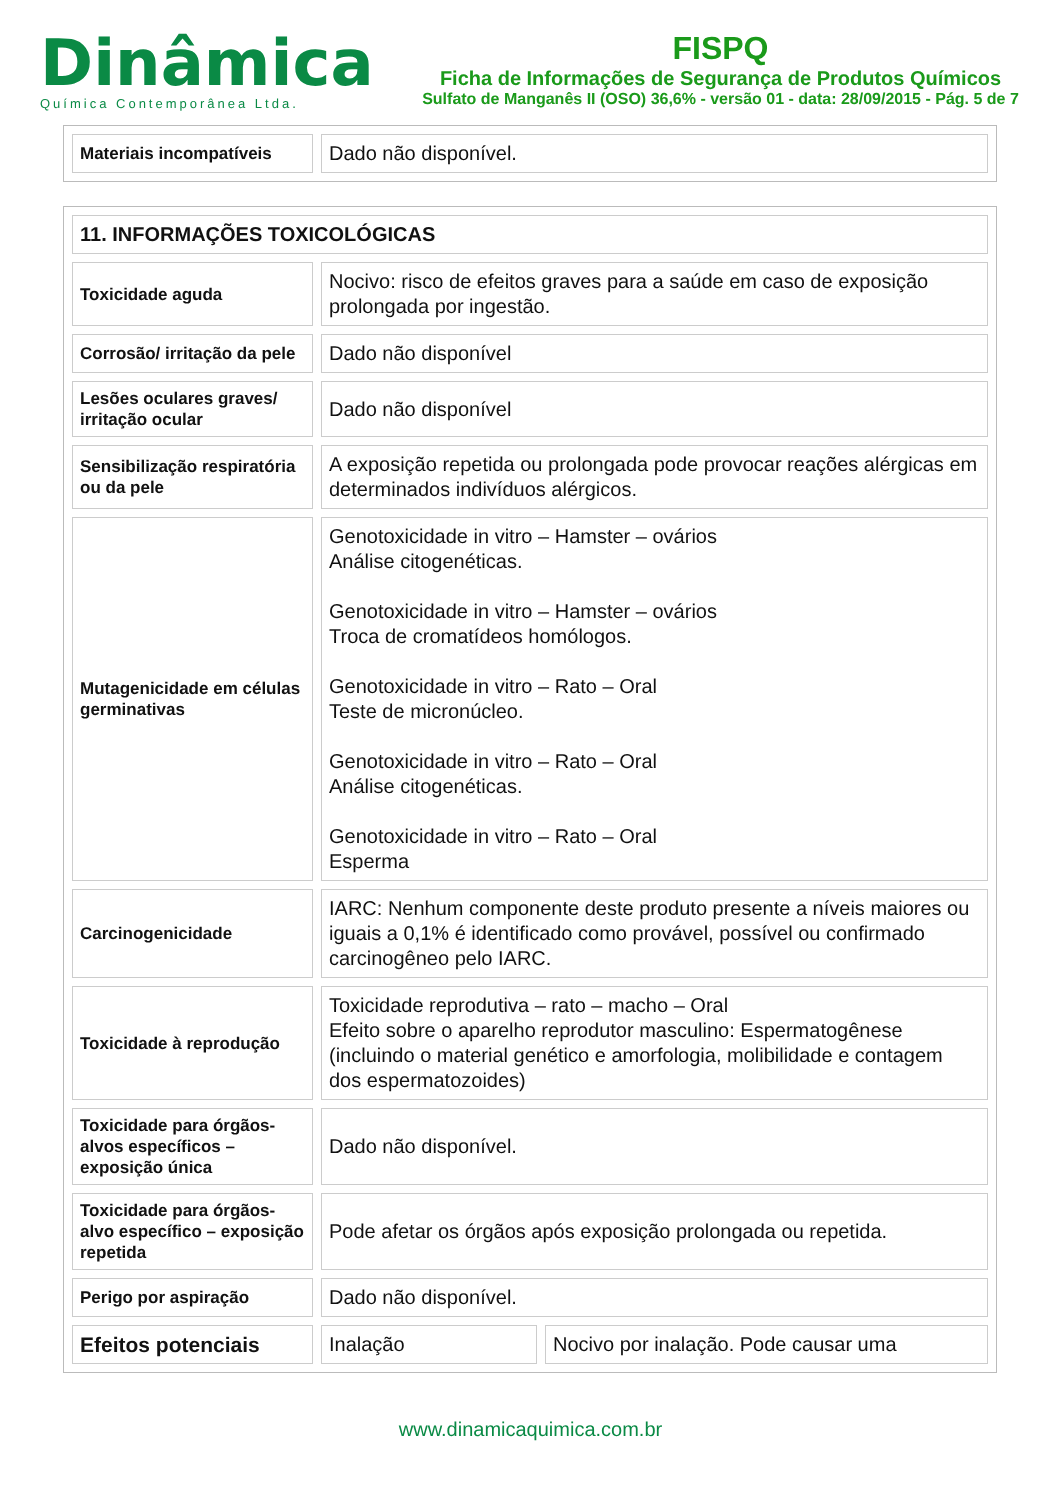Dinâmica
Química Contemporânea Ltda.
FISPQ
Ficha de Informações de Segurança de Produtos Químicos
Sulfato de Manganês II (OSO) 36,6% - versão 01 - data: 28/09/2015 - Pág. 5 de 7
| Materiais incompatíveis | Dado não disponível. |
| 11. INFORMAÇÕES TOXICOLÓGICAS | | |
| Toxicidade aguda | Nocivo: risco de efeitos graves para a saúde em caso de exposição prolongada por ingestão. | |
| Corrosão/ irritação da pele | Dado não disponível | |
| Lesões oculares graves/ irritação ocular | Dado não disponível | |
| Sensibilização respiratória ou da pele | A exposição repetida ou prolongada pode provocar reações alérgicas em determinados indivíduos alérgicos. | |
| Mutagenicidade em células germinativas | Genotoxicidade in vitro – Hamster – ovários Análise citogenéticas. Genotoxicidade in vitro – Hamster – ovários Troca de cromatídeos homólogos. Genotoxicidade in vitro – Rato – Oral Teste de micronúcleo. Genotoxicidade in vitro – Rato – Oral Análise citogenéticas. Genotoxicidade in vitro – Rato – Oral Esperma | |
| Carcinogenicidade | IARC: Nenhum componente deste produto presente a níveis maiores ou iguais a 0,1% é identificado como provável, possível ou confirmado carcinogêneo pelo IARC. | |
| Toxicidade à reprodução | Toxicidade reprodutiva – rato – macho – Oral Efeito sobre o aparelho reprodutor masculino: Espermatogênese (incluindo o material genético e amorfologia, molibilidade e contagem dos espermatozoides) | |
| Toxicidade para órgãos-alvos específicos – exposição única | Dado não disponível. | |
| Toxicidade para órgãos-alvo específico – exposição repetida | Pode afetar os órgãos após exposição prolongada ou repetida. | |
| Perigo por aspiração | Dado não disponível. | |
| Efeitos potenciais | Inalação | Nocivo por inalação. Pode causar uma |
www.dinamicaquimica.com.br